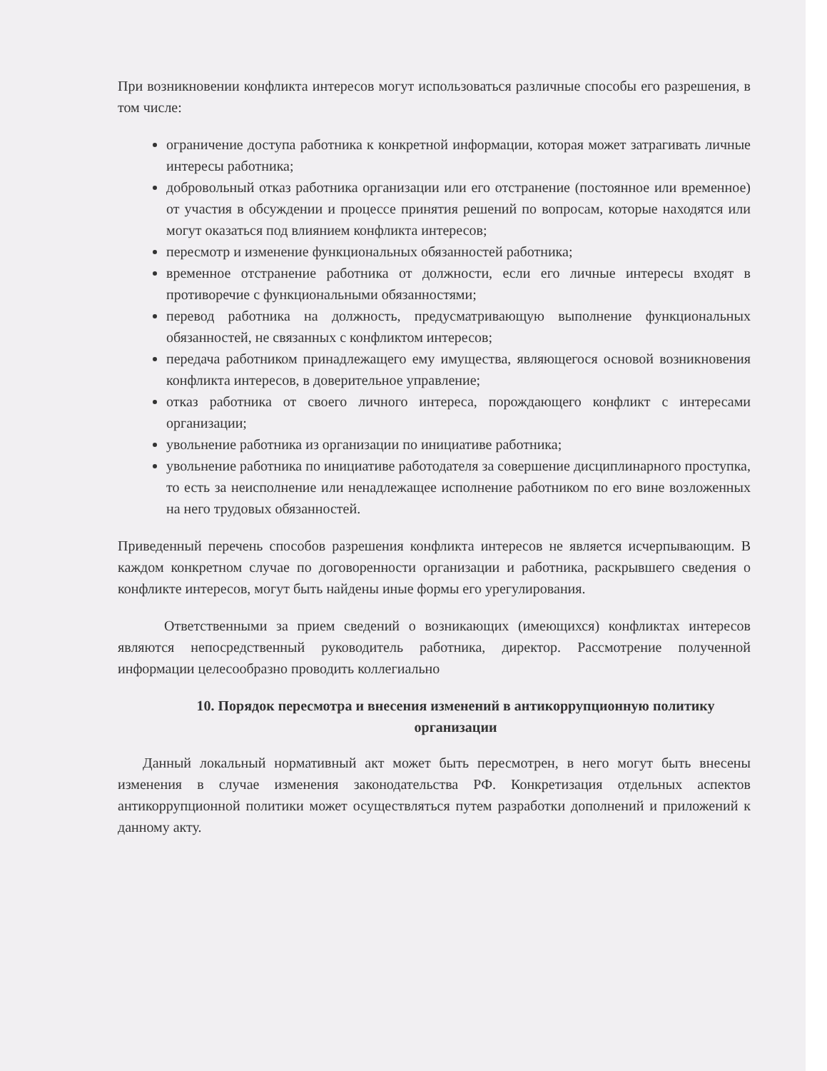При возникновении конфликта интересов могут использоваться различные способы его разрешения, в том числе:
ограничение доступа работника к конкретной информации, которая может затрагивать личные интересы работника;
добровольный отказ работника организации или его отстранение (постоянное или временное) от участия в обсуждении и процессе принятия решений по вопросам, которые находятся или могут оказаться под влиянием конфликта интересов;
пересмотр и изменение функциональных обязанностей работника;
временное отстранение работника от должности, если его личные интересы входят в противоречие с функциональными обязанностями;
перевод работника на должность, предусматривающую выполнение функциональных обязанностей, не связанных с конфликтом интересов;
передача работником принадлежащего ему имущества, являющегося основой возникновения конфликта интересов, в доверительное управление;
отказ работника от своего личного интереса, порождающего конфликт с интересами организации;
увольнение работника из организации по инициативе работника;
увольнение работника по инициативе работодателя за совершение дисциплинарного проступка, то есть за неисполнение или ненадлежащее исполнение работником по его вине возложенных на него трудовых обязанностей.
Приведенный перечень способов разрешения конфликта интересов не является исчерпывающим. В каждом конкретном случае по договоренности организации и работника, раскрывшего сведения о конфликте интересов, могут быть найдены иные формы его урегулирования.
Ответственными за прием сведений о возникающих (имеющихся) конфликтах интересов являются непосредственный руководитель работника, директор. Рассмотрение полученной информации целесообразно проводить коллегиально
10. Порядок пересмотра и внесения изменений в антикоррупционную политику организации
Данный локальный нормативный акт может быть пересмотрен, в него могут быть внесены изменения в случае изменения законодательства РФ. Конкретизация отдельных аспектов антикоррупционной политики может осуществляться путем разработки дополнений и приложений к данному акту.